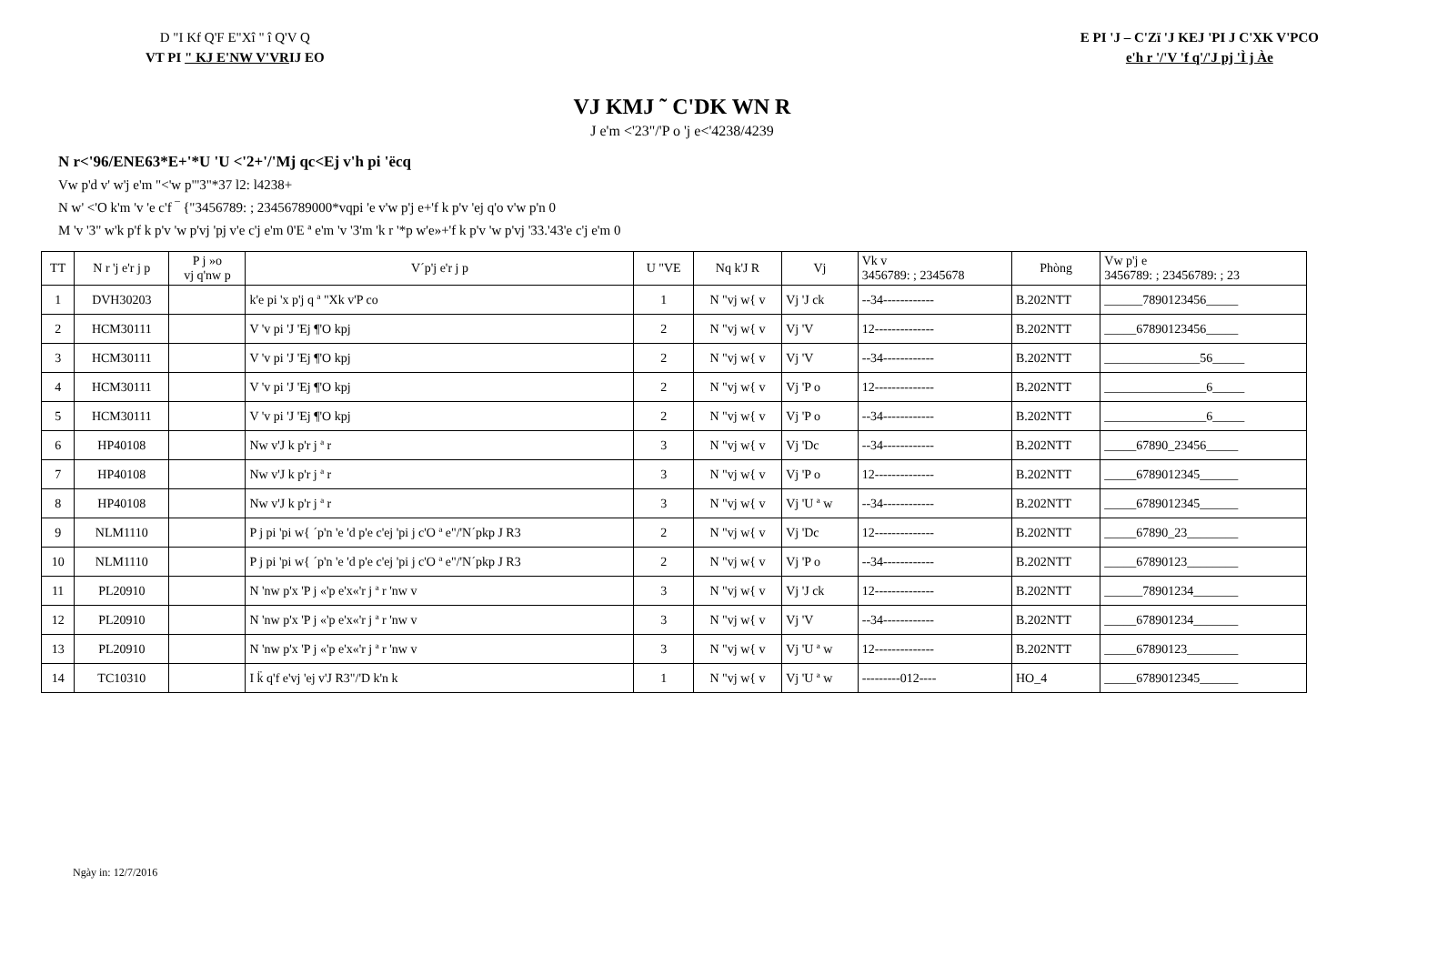D "I Kf Q'F E"Xî " î Q'V Q
VT PI " KJ E'NW V'VRIJ EO
E PI 'J – C'Zï 'J KEJ 'PI J C'XK V'PCO
e'h r '/'V 'f q'/'J pj 'Ì j Àe
VJ KMJ ˜ C'DK WN R
J e'm <'23"/'P o 'j e<'4238/4239
N r<'96/ENE63*E+'*U 'U <'2+'/'Mj qc<Ej v'h pi 'ëcq
Vw p'd v' w'j e'm "<'w p"'3"*37 l2: l4238+
N w' <'O k'm 'v 'e c'f ‾ {"3456789: ; 23456789000*vqpi 'e v'w p'j e+'f k p'v 'ej q'o v'w p'n 0
M 'v '3" w'k p'f k p'v 'w p'vj 'pj v'e c'j e'm 0'E ª e'm 'v '3'm 'k r '*p w'e»+'f k p'v 'w p'vj '33.'43'e c'j e'm 0
| TT | N r 'j e'r j p | P j »o vj q'nw p | V´p'j e'r j p | U "VE | Nq k'J R | Vj | Vk v 3456789: ; 2345678 | Phòng | Vw p'j e 3456789: ; 23456789: ; 23 |
| --- | --- | --- | --- | --- | --- | --- | --- | --- | --- |
| 1 | DVH30203 | | k'e pi 'x p'j q ª "Xk v'P co | 1 | N "vj w{ v | Vj 'J ck | --34------------ | B.202NTT | ______7890123456_____ |
| 2 | HCM30111 | | V 'v pi 'J 'Ej ¶'O kpj | 2 | N "vj w{ v | Vj 'V | 12-------------- | B.202NTT | _____67890123456_____ |
| 3 | HCM30111 | | V 'v pi 'J 'Ej ¶'O kpj | 2 | N "vj w{ v | Vj 'V | --34------------ | B.202NTT | _______________56_____ |
| 4 | HCM30111 | | V 'v pi 'J 'Ej ¶'O kpj | 2 | N "vj w{ v | Vj 'P o | 12-------------- | B.202NTT | ________________6_____ |
| 5 | HCM30111 | | V 'v pi 'J 'Ej ¶'O kpj | 2 | N "vj w{ v | Vj 'P o | --34------------ | B.202NTT | ________________6_____ |
| 6 | HP40108 | | Nw v'J k p'r j ª r | 3 | N "vj w{ v | Vj 'Dc | --34------------ | B.202NTT | _____67890_23456_____ |
| 7 | HP40108 | | Nw v'J k p'r j ª r | 3 | N "vj w{ v | Vj 'P o | 12-------------- | B.202NTT | _____6789012345______ |
| 8 | HP40108 | | Nw v'J k p'r j ª r | 3 | N "vj w{ v | Vj 'U ª w | --34------------ | B.202NTT | _____6789012345______ |
| 9 | NLM1110 | | P j pi 'pi w{ ´p'n 'e 'd p'e c'ej 'pi j c'O ª e"/'N´pkp J R3 | 2 | N "vj w{ v | Vj 'Dc | 12-------------- | B.202NTT | _____67890_23________ |
| 10 | NLM1110 | | P j pi 'pi w{ ´p'n 'e 'd p'e c'ej 'pi j c'O ª e"/'N´pkp J R3 | 2 | N "vj w{ v | Vj 'P o | --34------------ | B.202NTT | _____67890123________ |
| 11 | PL20910 | | N 'nw p'x 'P j «'p e'x«'r j ª r 'nw v | 3 | N "vj w{ v | Vj 'J ck | 12-------------- | B.202NTT | ______78901234_______ |
| 12 | PL20910 | | N 'nw p'x 'P j «'p e'x«'r j ª r 'nw v | 3 | N "vj w{ v | Vj 'V | --34------------ | B.202NTT | _____678901234_______ |
| 13 | PL20910 | | N 'nw p'x 'P j «'p e'x«'r j ª r 'nw v | 3 | N "vj w{ v | Vj 'U ª w | 12-------------- | B.202NTT | _____67890123________ |
| 14 | TC10310 | | I k̈ q'f e'vj 'ej v'J R3"/'D k'n k | 1 | N "vj w{ v | Vj 'U ª w | ---------012---- | HO_4 | _____6789012345______ |
Ngày in: 12/7/2016